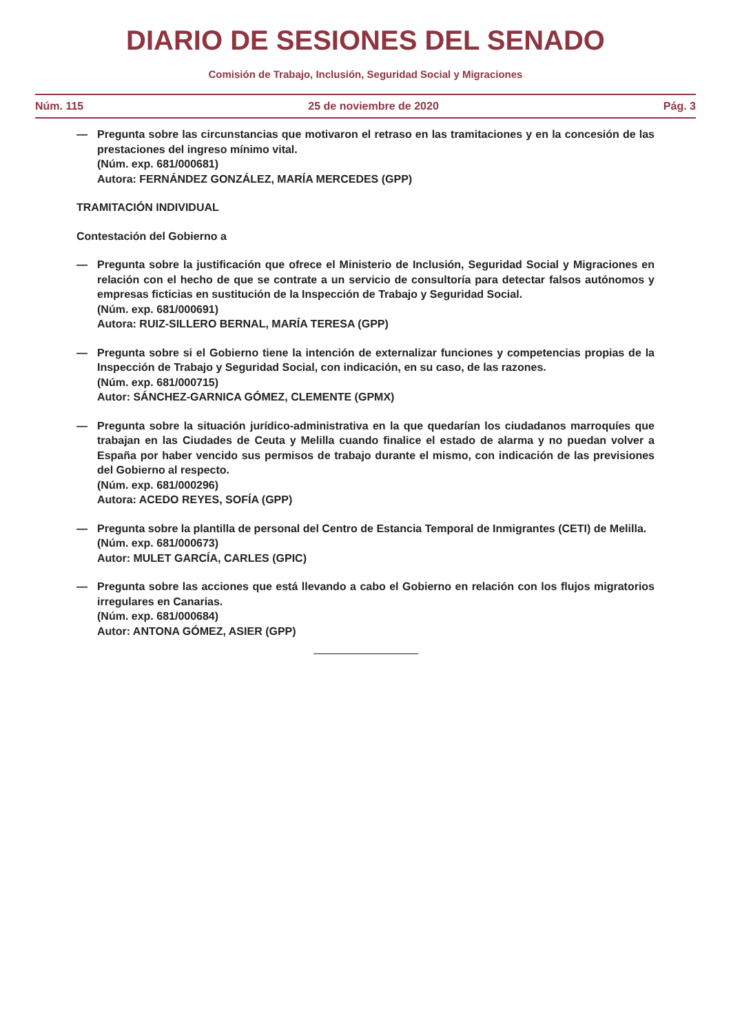DIARIO DE SESIONES DEL SENADO
Comisión de Trabajo, Inclusión, Seguridad Social y Migraciones
Núm. 115 25 de noviembre de 2020 Pág. 3
— Pregunta sobre las circunstancias que motivaron el retraso en las tramitaciones y en la concesión de las prestaciones del ingreso mínimo vital.
(Núm. exp. 681/000681)
Autora: FERNÁNDEZ GONZÁLEZ, MARÍA MERCEDES (GPP)
TRAMITACIÓN INDIVIDUAL
Contestación del Gobierno a
— Pregunta sobre la justificación que ofrece el Ministerio de Inclusión, Seguridad Social y Migraciones en relación con el hecho de que se contrate a un servicio de consultoría para detectar falsos autónomos y empresas ficticias en sustitución de la Inspección de Trabajo y Seguridad Social.
(Núm. exp. 681/000691)
Autora: RUIZ-SILLERO BERNAL, MARÍA TERESA (GPP)
— Pregunta sobre si el Gobierno tiene la intención de externalizar funciones y competencias propias de la Inspección de Trabajo y Seguridad Social, con indicación, en su caso, de las razones.
(Núm. exp. 681/000715)
Autor: SÁNCHEZ-GARNICA GÓMEZ, CLEMENTE (GPMX)
— Pregunta sobre la situación jurídico-administrativa en la que quedarían los ciudadanos marroquíes que trabajan en las Ciudades de Ceuta y Melilla cuando finalice el estado de alarma y no puedan volver a España por haber vencido sus permisos de trabajo durante el mismo, con indicación de las previsiones del Gobierno al respecto.
(Núm. exp. 681/000296)
Autora: ACEDO REYES, SOFÍA (GPP)
— Pregunta sobre la plantilla de personal del Centro de Estancia Temporal de Inmigrantes (CETI) de Melilla.
(Núm. exp. 681/000673)
Autor: MULET GARCÍA, CARLES (GPIC)
— Pregunta sobre las acciones que está llevando a cabo el Gobierno en relación con los flujos migratorios irregulares en Canarias.
(Núm. exp. 681/000684)
Autor: ANTONA GÓMEZ, ASIER (GPP)